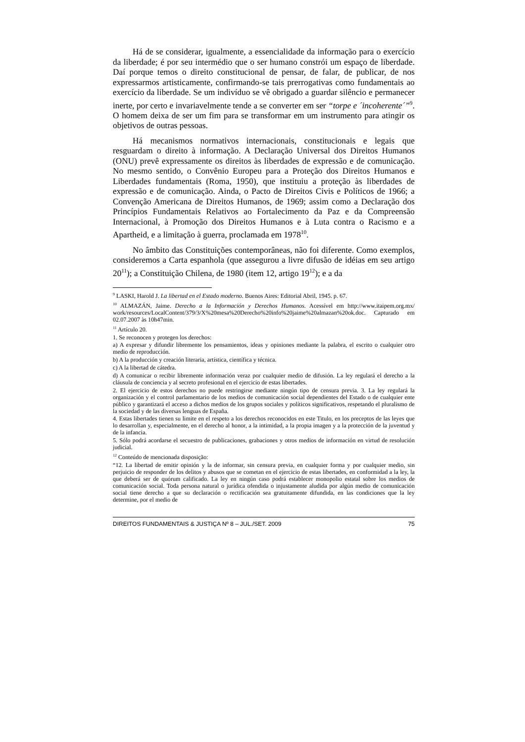Há de se considerar, igualmente, a essencialidade da informação para o exercício da liberdade; é por seu intermédio que o ser humano constrói um espaço de liberdade. Daí porque temos o direito constitucional de pensar, de falar, de publicar, de nos expressarmos artisticamente, confirmando-se tais prerrogativas como fundamentais ao exercício da liberdade. Se um indivíduo se vê obrigado a guardar silêncio e permanecer inerte, por certo e invariavelmente tende a se converter em ser “torpe e ´incoherente´”<sup>9</sup>. O homem deixa de ser um fim para se transformar em um instrumento para atingir os objetivos de outras pessoas.
Há mecanismos normativos internacionais, constitucionais e legais que resguardam o direito à informação. A Declaração Universal dos Direitos Humanos (ONU) prevê expressamente os direitos às liberdades de expressão e de comunicação. No mesmo sentido, o Convênio Europeu para a Proteção dos Direitos Humanos e Liberdades fundamentais (Roma, 1950), que instituiu a proteção às liberdades de expressão e de comunicação. Ainda, o Pacto de Direitos Civis e Políticos de 1966; a Convenção Americana de Direitos Humanos, de 1969; assim como a Declaração dos Princípios Fundamentais Relativos ao Fortalecimento da Paz e da Compreensão Internacional, à Promoção dos Direitos Humanos e à Luta contra o Racismo e a Apartheid, e a limitação à guerra, proclamada em 1978<sup>10</sup>.
No âmbito das Constituições contemporâneas, não foi diferente. Como exemplos, consideremos a Carta espanhola (que assegurou a livre difusão de idéias em seu artigo 20<sup>11</sup>); a Constituição Chilena, de 1980 (item 12, artigo 19<sup>12</sup>); e a da
<sup>9</sup> LASKI, Harold J. La libertad en el Estado moderno. Buenos Aires: Editorial Abril, 1945. p. 67.
<sup>10</sup> ALMAZÁN, Jaime. Derecho a la Información y Derechos Humanos. Acessível em http://www.itaipem.org.mx/ work/resources/LocalContent/379/3/X%20mesa%20Derecho%20info%20jaime%20almazan%20ok.doc. Capturado em 02.07.2007 às 10h47min.
<sup>11</sup> Artículo 20.
1. Se reconocen y protegen los derechos:
a) A expresar y difundir libremente los pensamientos, ideas y opiniones mediante la palabra, el escrito o cualquier otro medio de reproducción.
b) A la producción y creación literaria, artística, científica y técnica.
c) A la libertad de cátedra.
d) A comunicar o recibir libremente información veraz por cualquier medio de difusión. La ley regulará el derecho a la cláusula de conciencia y al secreto profesional en el ejercicio de estas libertades.
2. El ejercicio de estos derechos no puede restringirse mediante ningún tipo de censura previa. 3. La ley regulará la organización y el control parlamentario de los medios de comunicación social dependientes del Estado o de cualquier ente público y garantizará el acceso a dichos medios de los grupos sociales y políticos significativos, respetando el pluralismo de la sociedad y de las diversas lenguas de España.
4. Estas libertades tienen su limite en el respeto a los derechos reconocidos en este Titulo, en los preceptos de las leyes que lo desarrollan y, especialmente, en el derecho al honor, a la intimidad, a la propia imagen y a la protección de la juventud y de la infancia.
5. Sólo podrá acordarse el secuestro de publicaciones, grabaciones y otros medios de información en virtud de resolución judicial.
<sup>12</sup> Conteúdo de mencionada disposição:
“12. La libertad de emitir opinión y la de informar, sin censura previa, en cualquier forma y por cualquier medio, sin perjuicio de responder de los delitos y abusos que se cometan en el ejercicio de estas libertades, en conformidad a la ley, la que deberá ser de quórum calificado. La ley en ningún caso podrá establecer monopolio estatal sobre los medios de comunicación social. Toda persona natural o jurídica ofendida o injustamente aludida por algún medio de comunicación social tiene derecho a que su declaración o rectificación sea gratuitamente difundida, en las condiciones que la ley determine, por el medio de
DIREITOS FUNDAMENTAIS & JUSTIÇA Nº 8 – JUL./SET. 2009 75